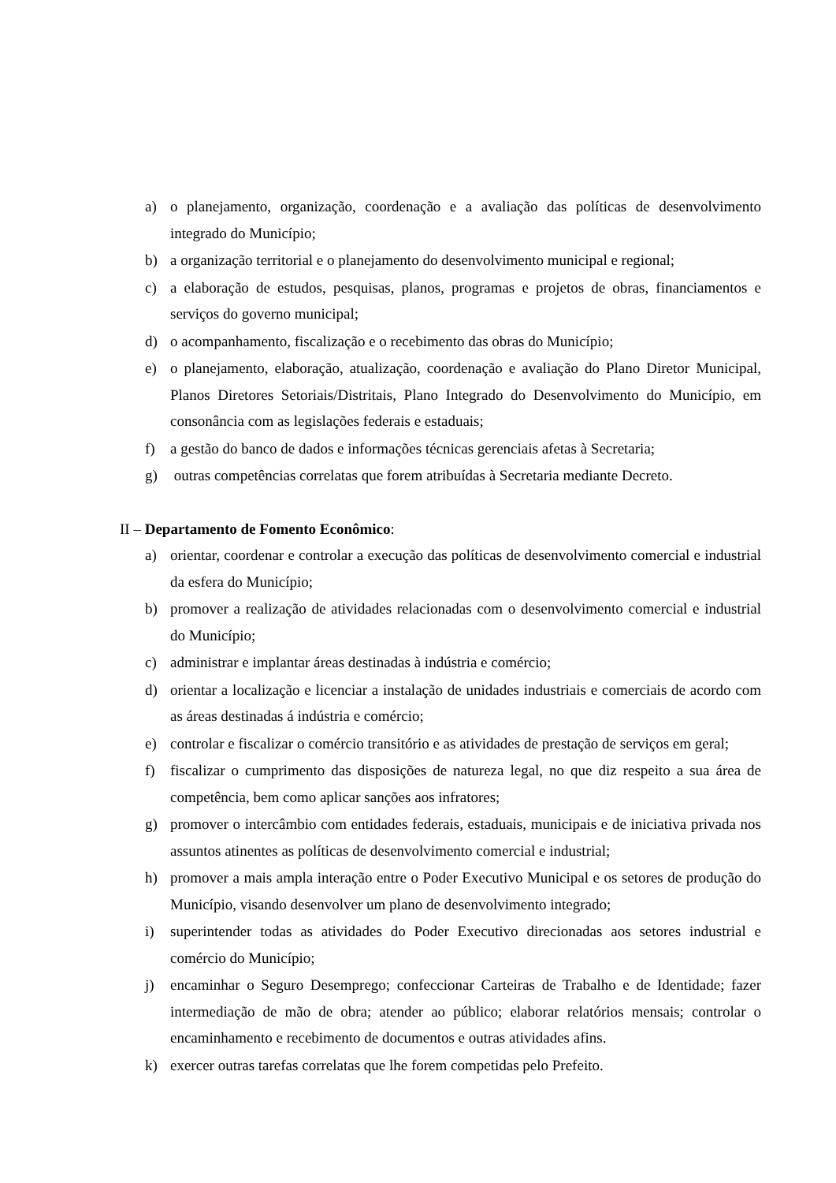a) o planejamento, organização, coordenação e a avaliação das políticas de desenvolvimento integrado do Município;
b) a organização territorial e o planejamento do desenvolvimento municipal e regional;
c) a elaboração de estudos, pesquisas, planos, programas e projetos de obras, financiamentos e serviços do governo municipal;
d) o acompanhamento, fiscalização e o recebimento das obras do Município;
e) o planejamento, elaboração, atualização, coordenação e avaliação do Plano Diretor Municipal, Planos Diretores Setoriais/Distritais, Plano Integrado do Desenvolvimento do Município, em consonância com as legislações federais e estaduais;
f) a gestão do banco de dados e informações técnicas gerenciais afetas à Secretaria;
g) outras competências correlatas que forem atribuídas à Secretaria mediante Decreto.
II – Departamento de Fomento Econômico:
a) orientar, coordenar e controlar a execução das políticas de desenvolvimento comercial e industrial da esfera do Município;
b) promover a realização de atividades relacionadas com o desenvolvimento comercial e industrial do Município;
c) administrar e implantar áreas destinadas à indústria e comércio;
d) orientar a localização e licenciar a instalação de unidades industriais e comerciais de acordo com as áreas destinadas á indústria e comércio;
e) controlar e fiscalizar o comércio transitório e as atividades de prestação de serviços em geral;
f) fiscalizar o cumprimento das disposições de natureza legal, no que diz respeito a sua área de competência, bem como aplicar sanções aos infratores;
g) promover o intercâmbio com entidades federais, estaduais, municipais e de iniciativa privada nos assuntos atinentes as políticas de desenvolvimento comercial e industrial;
h) promover a mais ampla interação entre o Poder Executivo Municipal e os setores de produção do Município, visando desenvolver um plano de desenvolvimento integrado;
i) superintender todas as atividades do Poder Executivo direcionadas aos setores industrial e comércio do Município;
j) encaminhar o Seguro Desemprego; confeccionar Carteiras de Trabalho e de Identidade; fazer intermediação de mão de obra; atender ao público; elaborar relatórios mensais; controlar o encaminhamento e recebimento de documentos e outras atividades afins.
k) exercer outras tarefas correlatas que lhe forem competidas pelo Prefeito.